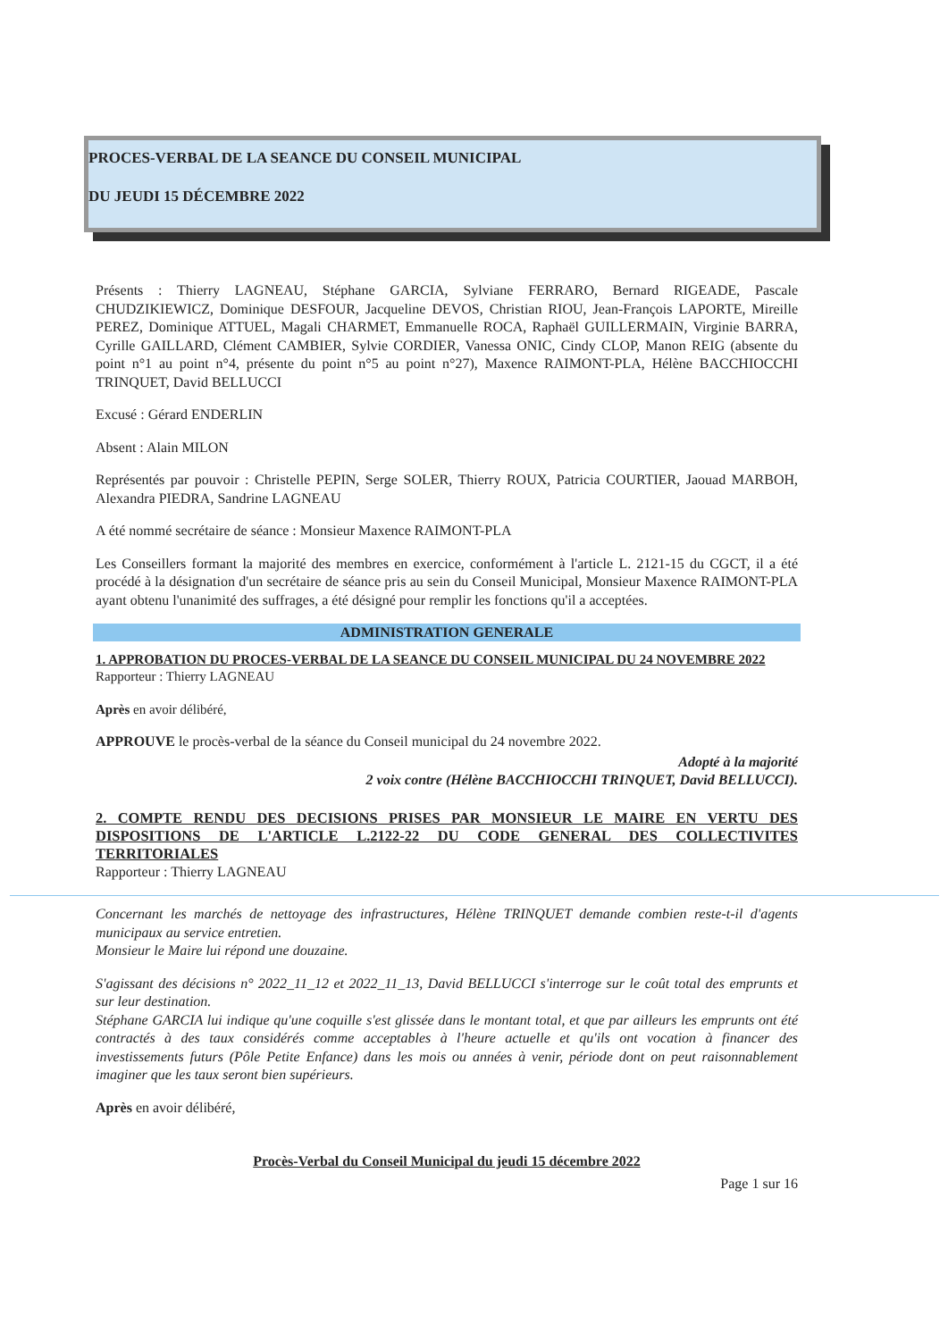PROCES-VERBAL DE LA SEANCE DU CONSEIL MUNICIPAL
DU JEUDI 15 DÉCEMBRE 2022
Présents : Thierry LAGNEAU, Stéphane GARCIA, Sylviane FERRARO, Bernard RIGEADE, Pascale CHUDZIKIEWICZ, Dominique DESFOUR, Jacqueline DEVOS, Christian RIOU, Jean-François LAPORTE, Mireille PEREZ, Dominique ATTUEL, Magali CHARMET, Emmanuelle ROCA, Raphaël GUILLERMAIN, Virginie BARRA, Cyrille GAILLARD, Clément CAMBIER, Sylvie CORDIER, Vanessa ONIC, Cindy CLOP, Manon REIG (absente du point n°1 au point n°4, présente du point n°5 au point n°27), Maxence RAIMONT-PLA, Hélène BACCHIOCCHI TRINQUET, David BELLUCCI
Excusé : Gérard ENDERLIN
Absent : Alain MILON
Représentés par pouvoir : Christelle PEPIN, Serge SOLER, Thierry ROUX, Patricia COURTIER, Jaouad MARBOH, Alexandra PIEDRA, Sandrine LAGNEAU
A été nommé secrétaire de séance : Monsieur Maxence RAIMONT-PLA
Les Conseillers formant la majorité des membres en exercice, conformément à l'article L. 2121-15 du CGCT, il a été procédé à la désignation d'un secrétaire de séance pris au sein du Conseil Municipal, Monsieur Maxence RAIMONT-PLA ayant obtenu l'unanimité des suffrages, a été désigné pour remplir les fonctions qu'il a acceptées.
ADMINISTRATION GENERALE
1. APPROBATION DU PROCES-VERBAL DE LA SEANCE DU CONSEIL MUNICIPAL DU 24 NOVEMBRE 2022
Rapporteur : Thierry LAGNEAU
Après en avoir délibéré,
APPROUVE le procès-verbal de la séance du Conseil municipal du 24 novembre 2022.
Adopté à la majorité
2 voix contre (Hélène BACCHIOCCHI TRINQUET, David BELLUCCI).
2. COMPTE RENDU DES DECISIONS PRISES PAR MONSIEUR LE MAIRE EN VERTU DES DISPOSITIONS DE L'ARTICLE L.2122-22 DU CODE GENERAL DES COLLECTIVITES TERRITORIALES
Rapporteur : Thierry LAGNEAU
Concernant les marchés de nettoyage des infrastructures, Hélène TRINQUET demande combien reste-t-il d'agents municipaux au service entretien.
Monsieur le Maire lui répond une douzaine.
S'agissant des décisions n° 2022_11_12 et 2022_11_13, David BELLUCCI s'interroge sur le coût total des emprunts et sur leur destination.
Stéphane GARCIA lui indique qu'une coquille s'est glissée dans le montant total, et que par ailleurs les emprunts ont été contractés à des taux considérés comme acceptables à l'heure actuelle et qu'ils ont vocation à financer des investissements futurs (Pôle Petite Enfance) dans les mois ou années à venir, période dont on peut raisonnablement imaginer que les taux seront bien supérieurs.
Après en avoir délibéré,
Procès-Verbal du Conseil Municipal du jeudi 15 décembre 2022
Page 1 sur 16